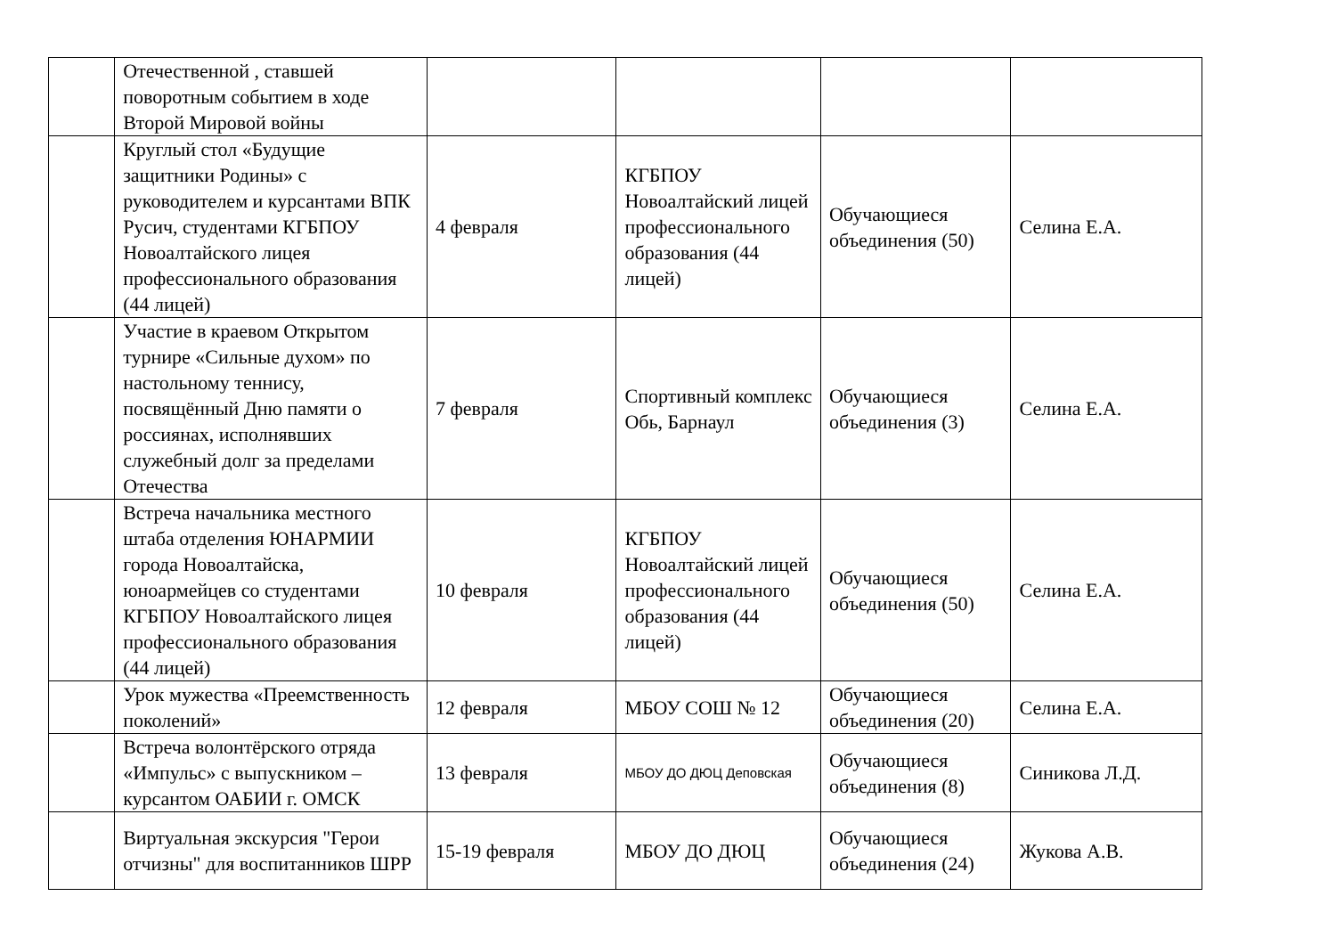| | Отечественной , ставшей поворотным событием в ходе Второй Мировой войны | | | | |
| | Круглый стол «Будущие защитники Родины» с руководителем и курсантами ВПК Русич, студентами КГБПОУ Новоалтайского лицея профессионального образования (44 лицей) | 4 февраля | КГБПОУ Новоалтайский лицей профессионального образования (44 лицей) | Обучающиеся объединения (50) | Селина Е.А. |
| | Участие в краевом Открытом турнире «Сильные духом» по настольному теннису, посвящённый Дню памяти о россиянах, исполнявших служебный долг за пределами Отечества | 7 февраля | Спортивный комплекс Обь, Барнаул | Обучающиеся объединения (3) | Селина Е.А. |
| | Встреча начальника местного штаба отделения ЮНАРМИИ города Новоалтайска, юноармейцев со студентами КГБПОУ Новоалтайского лицея профессионального образования (44 лицей) | 10 февраля | КГБПОУ Новоалтайский лицей профессионального образования (44 лицей) | Обучающиеся объединения (50) | Селина Е.А. |
| | Урок мужества «Преемственность поколений» | 12 февраля | МБОУ СОШ № 12 | Обучающиеся объединения (20) | Селина Е.А. |
| | Встреча волонтёрского отряда «Импульс» с выпускником – курсантом ОАБИИ г. ОМСК | 13 февраля | МБОУ ДО ДЮЦ Деповская | Обучающиеся объединения (8) | Синикова Л.Д. |
| | Виртуальная экскурсия "Герои отчизны" для воспитанников ШРР | 15-19 февраля | МБОУ ДО ДЮЦ | Обучающиеся объединения (24) | Жукова А.В. |